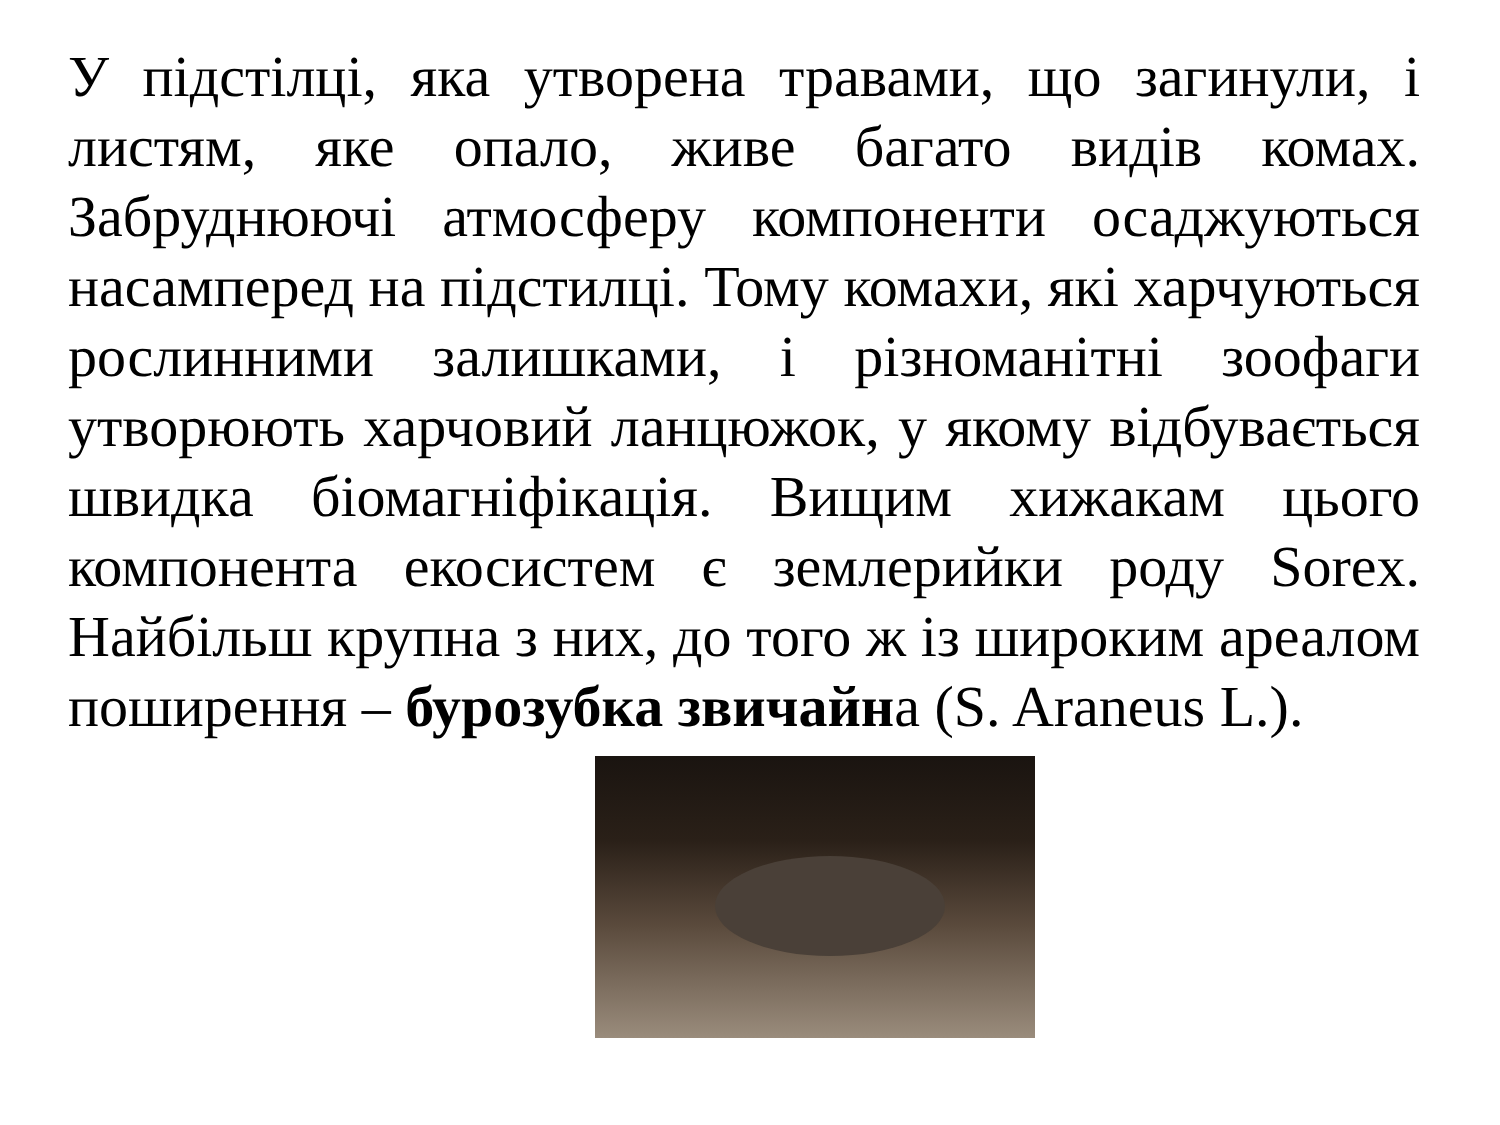У підстілці, яка утворена травами, що загинули, і листям, яке опало, живе багато видів комах. Забруднюючі атмосферу компоненти осаджуються насамперед на підстилці. Тому комахи, які харчуються рослинними залишками, і різноманітні зоофаги утворюють харчовий ланцюжок, у якому відбувається швидка біомагніфікація. Вищим хижакам цього компонента екосистем є землерийки роду Sorex. Найбільш крупна з них, до того ж із широким ареалом поширення – бурозубка звичайна (S. Araneus L.).